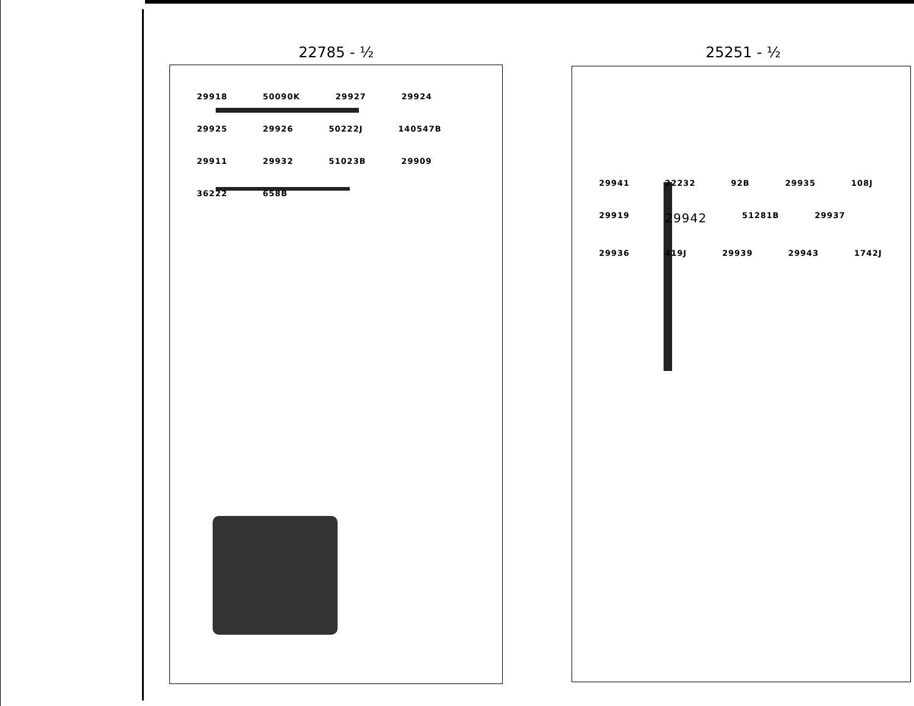22785 - ½ 25251 - ½
29918 50090K 29927 29924 29925 29926 50222J 140547B 29911 29932 51023B 29909 36222 658B
29941 22232 92B 29935 108J 29919 29942 51281B 29937 29936 419J 29939 29943 1742J